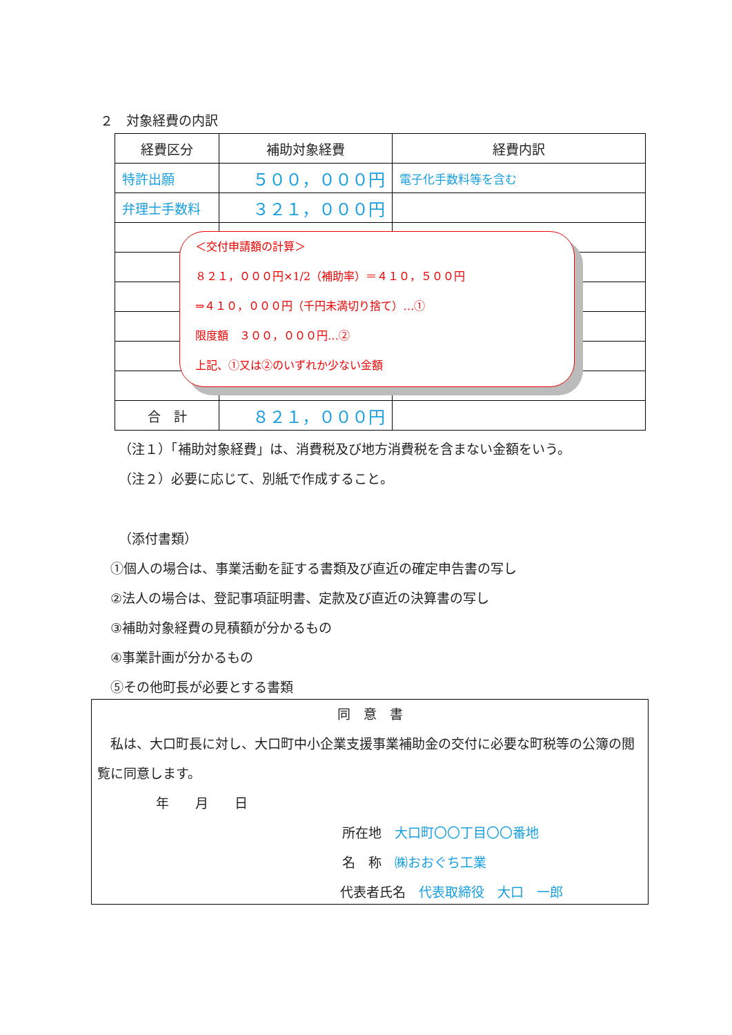２　対象経費の内訳
| 経費区分 | 補助対象経費 | 経費内訳 |
| 特許出願 | ５００，０００円 | 電子化手数料等を含む |
| 弁理士手数料 | ３２１，０００円 | |
| 合 計 | ８２１，０００円 | |
＜交付申請額の計算＞
８２１，０００円×1/2（補助率）＝４１０，５００円
⇒４１０，０００円（千円未満切り捨て）…①
限度額　３００，０００円…②
上記、①又は②のいずれか少ない金額
（注１）「補助対象経費」は、消費税及び地方消費税を含まない金額をいう。
（注２）必要に応じて、別紙で作成すること。
（添付書類）
①個人の場合は、事業活動を証する書類及び直近の確定申告書の写し
②法人の場合は、登記事項証明書、定款及び直近の決算書の写し
③補助対象経費の見積額が分かるもの
④事業計画が分かるもの
⑤その他町長が必要とする書類
同　意　書
　私は、大口町長に対し、大口町中小企業支援事業補助金の交付に必要な町税等の公簿の閲覧に同意します。
年　　月　　日
所在地　大口町〇〇丁目〇〇番地
名　称　㈱おおぐち工業
代表者氏名　代表取締役　大口　一郎